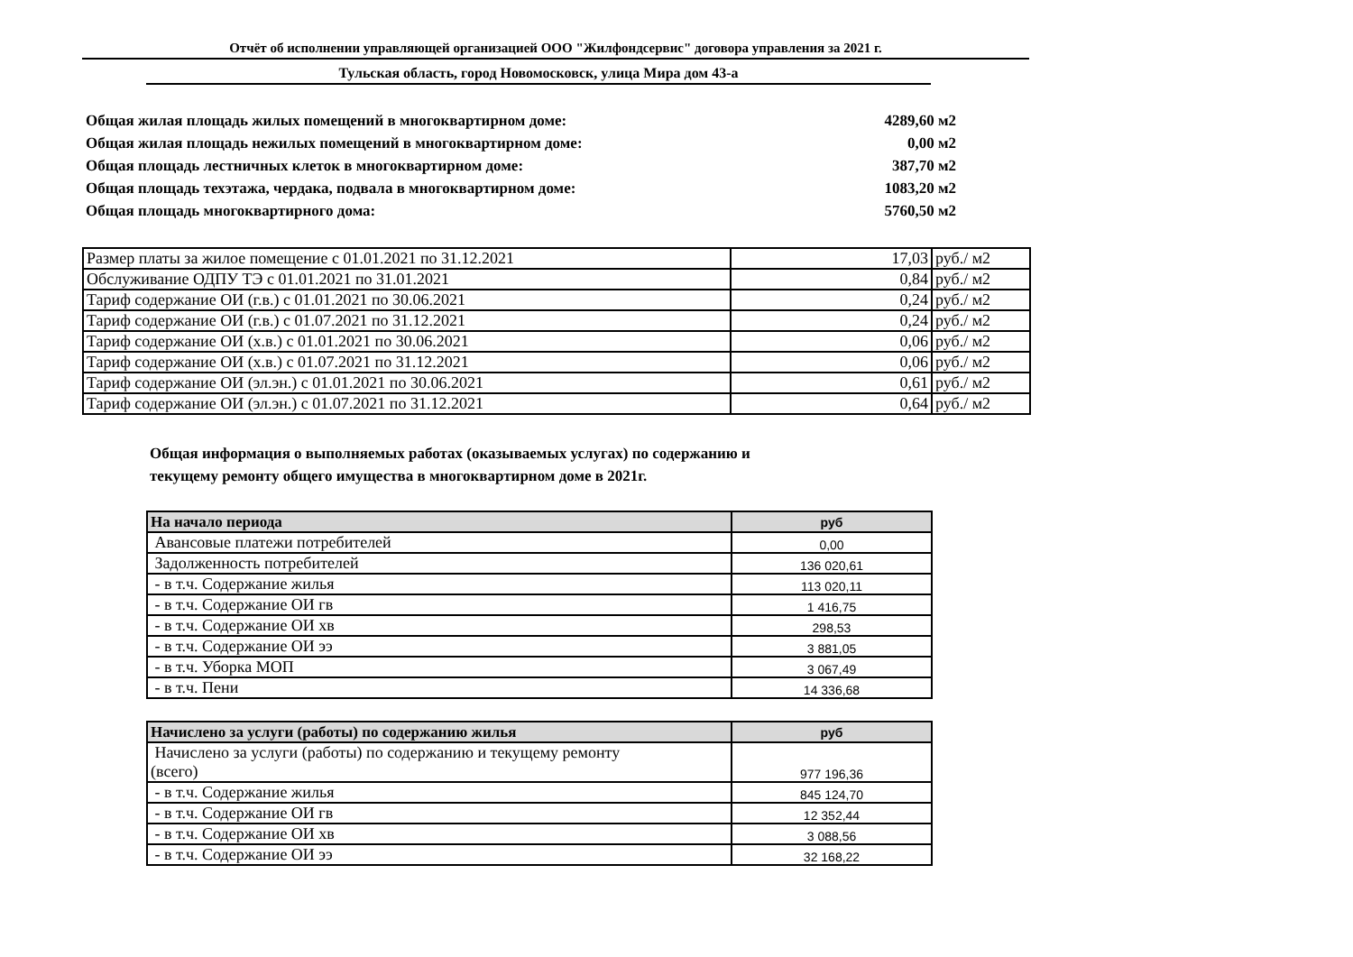Отчёт об исполнении управляющей организацией ООО "Жилфондсервис" договора управления за 2021 г.
Тульская область, город Новомосковск, улица Мира дом 43-а
Общая жилая площадь жилых помещений в многоквартирном доме: 4289,60 м2
Общая жилая площадь нежилых помещений в многоквартирном доме: 0,00 м2
Общая площадь лестничных клеток в многоквартирном доме: 387,70 м2
Общая площадь техэтажа, чердака, подвала в многоквартирном доме: 1083,20 м2
Общая площадь многоквартирного дома: 5760,50 м2
| Размер платы за жилое помещение с 01.01.2021 по 31.12.2021 | 17,03 | руб./ м2 |
| Обслуживание ОДПУ ТЭ с 01.01.2021 по 31.01.2021 | 0,84 | руб./ м2 |
| Тариф содержание ОИ (г.в.) с 01.01.2021 по 30.06.2021 | 0,24 | руб./ м2 |
| Тариф содержание ОИ (г.в.) с 01.07.2021 по 31.12.2021 | 0,24 | руб./ м2 |
| Тариф содержание ОИ (х.в.) с 01.01.2021 по 30.06.2021 | 0,06 | руб./ м2 |
| Тариф содержание ОИ (х.в.) с 01.07.2021 по 31.12.2021 | 0,06 | руб./ м2 |
| Тариф содержание ОИ (эл.эн.) с 01.01.2021 по 30.06.2021 | 0,61 | руб./ м2 |
| Тариф содержание ОИ (эл.эн.) с 01.07.2021 по 31.12.2021 | 0,64 | руб./ м2 |
Общая информация о выполняемых работах (оказываемых услугах) по содержанию и
текущему ремонту общего имущества в многоквартирном доме в 2021г.
| На начало периода | руб |
| --- | --- |
| Авансовые платежи потребителей | 0,00 |
| Задолженность потребителей | 136 020,61 |
| - в т.ч. Содержание жилья | 113 020,11 |
| - в т.ч. Содержание ОИ гв | 1 416,75 |
| - в т.ч. Содержание ОИ хв | 298,53 |
| - в т.ч. Содержание ОИ ээ | 3 881,05 |
| - в т.ч. Уборка МОП | 3 067,49 |
| - в т.ч. Пени | 14 336,68 |
| Начислено за услуги (работы) по содержанию жилья | руб |
| --- | --- |
| Начислено за услуги (работы) по содержанию и текущему ремонту (всего) | 977 196,36 |
| - в т.ч. Содержание жилья | 845 124,70 |
| - в т.ч. Содержание ОИ гв | 12 352,44 |
| - в т.ч. Содержание ОИ хв | 3 088,56 |
| - в т.ч. Содержание ОИ ээ | 32 168,22 |